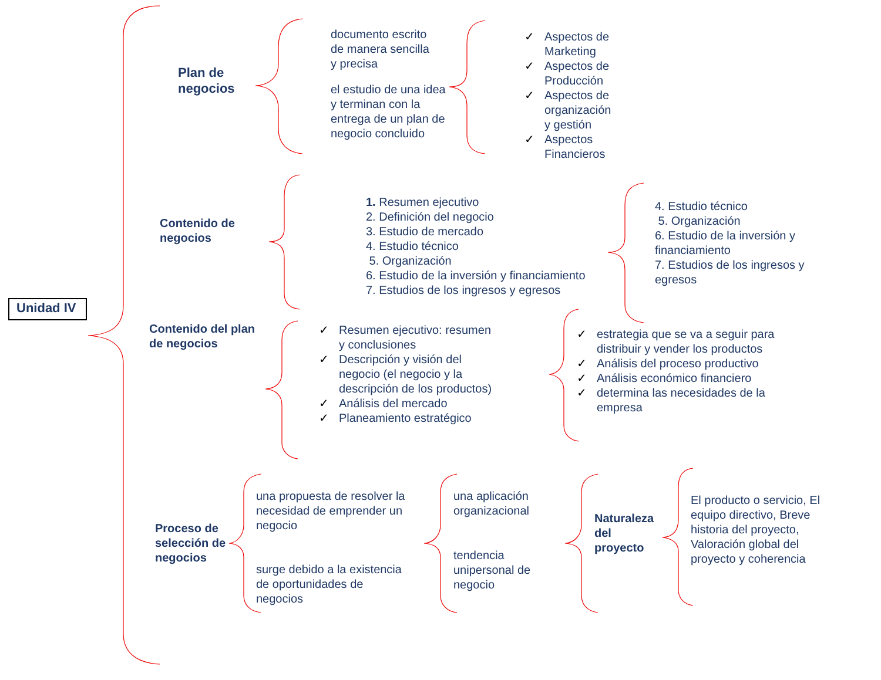Unidad IV
Plan de
negocios
documento escrito
de manera sencilla
y precisa
el estudio de una idea
y terminan con la
entrega de un plan de
negocio concluido
✓ Aspectos de
Marketing
✓ Aspectos de
Producción
✓ Aspectos de
organización
y gestión
✓ Aspectos
Financieros
Contenido de
negocios
1. Resumen ejecutivo
2. Definición del negocio
3. Estudio de mercado
4. Estudio técnico
5. Organización
6. Estudio de la inversión y financiamiento
7. Estudios de los ingresos y egresos
4. Estudio técnico
5. Organización
6. Estudio de la inversión y
financiamiento
7. Estudios de los ingresos y
egresos
Contenido del plan
de negocios
✓ Resumen ejecutivo: resumen
y conclusiones
✓ Descripción y visión del
negocio (el negocio y la
descripción de los productos)
✓ Análisis del mercado
✓ Planeamiento estratégico
✓ estrategia que se va a seguir para
distribuir y vender los productos
✓ Análisis del proceso productivo
✓ Análisis económico financiero
✓ determina las necesidades de la
empresa
Proceso de
selección de
negocios
una propuesta de resolver la
necesidad de emprender un
negocio
surge debido a la existencia
de oportunidades de
negocios
una aplicación
organizacional
tendencia
unipersonal de
negocio
Naturaleza
del
proyecto
El producto o servicio, El
equipo directivo, Breve
historia del proyecto,
Valoración global del
proyecto y coherencia